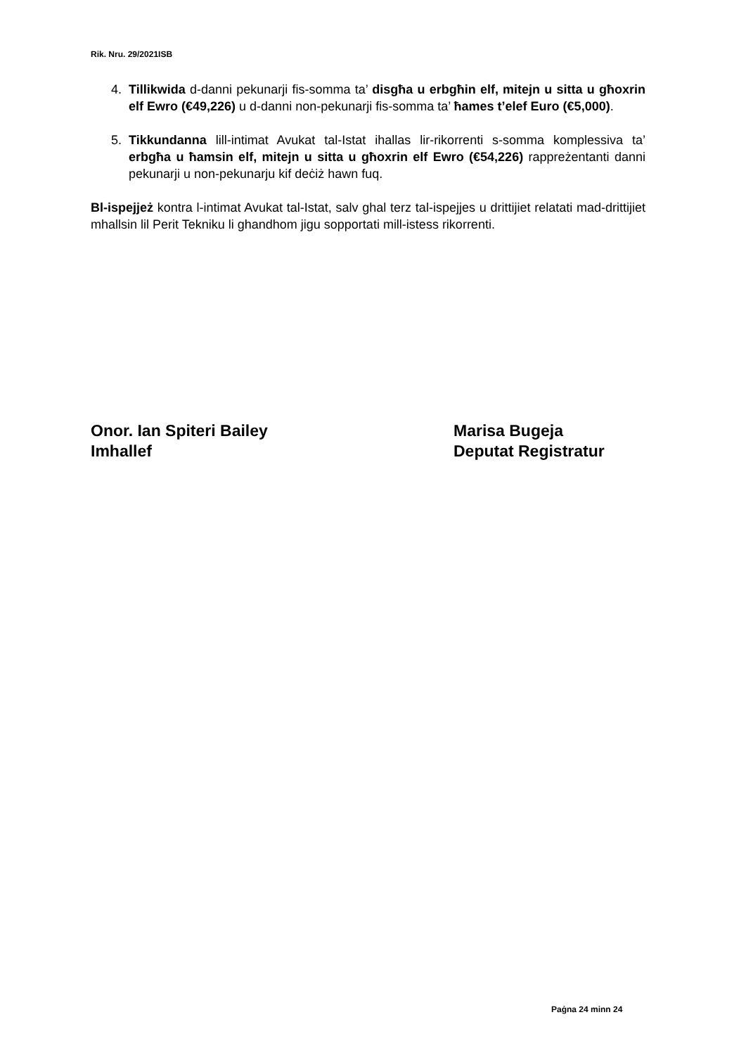Rik. Nru. 29/2021ISB
4. Tillikwida d-danni pekunarji fis-somma ta’ disgħa u erbgħin elf, mitejn u sitta u għoxrin elf Ewro (€49,226) u d-danni non-pekunarji fis-somma ta’ ħames t’elef Euro (€5,000).
5. Tikkundanna lill-intimat Avukat tal-Istat ihallas lir-rikorrenti s-somma komplessiva ta’ erbgħa u ħamsin elf, mitejn u sitta u għoxrin elf Ewro (€54,226) rappreżentanti danni pekunarji u non-pekunarju kif deċiż hawn fuq.
Bl-ispejjeż kontra l-intimat Avukat tal-Istat, salv ghal terz tal-ispejjes u drittijiet relatati mad-drittijiet mhallsin lil Perit Tekniku li ghandhom jigu sopportati mill-istess rikorrenti.
Onor. Ian Spiteri Bailey
Imhallef
Marisa Bugeja
Deputat Registratur
Paġna 24 minn 24